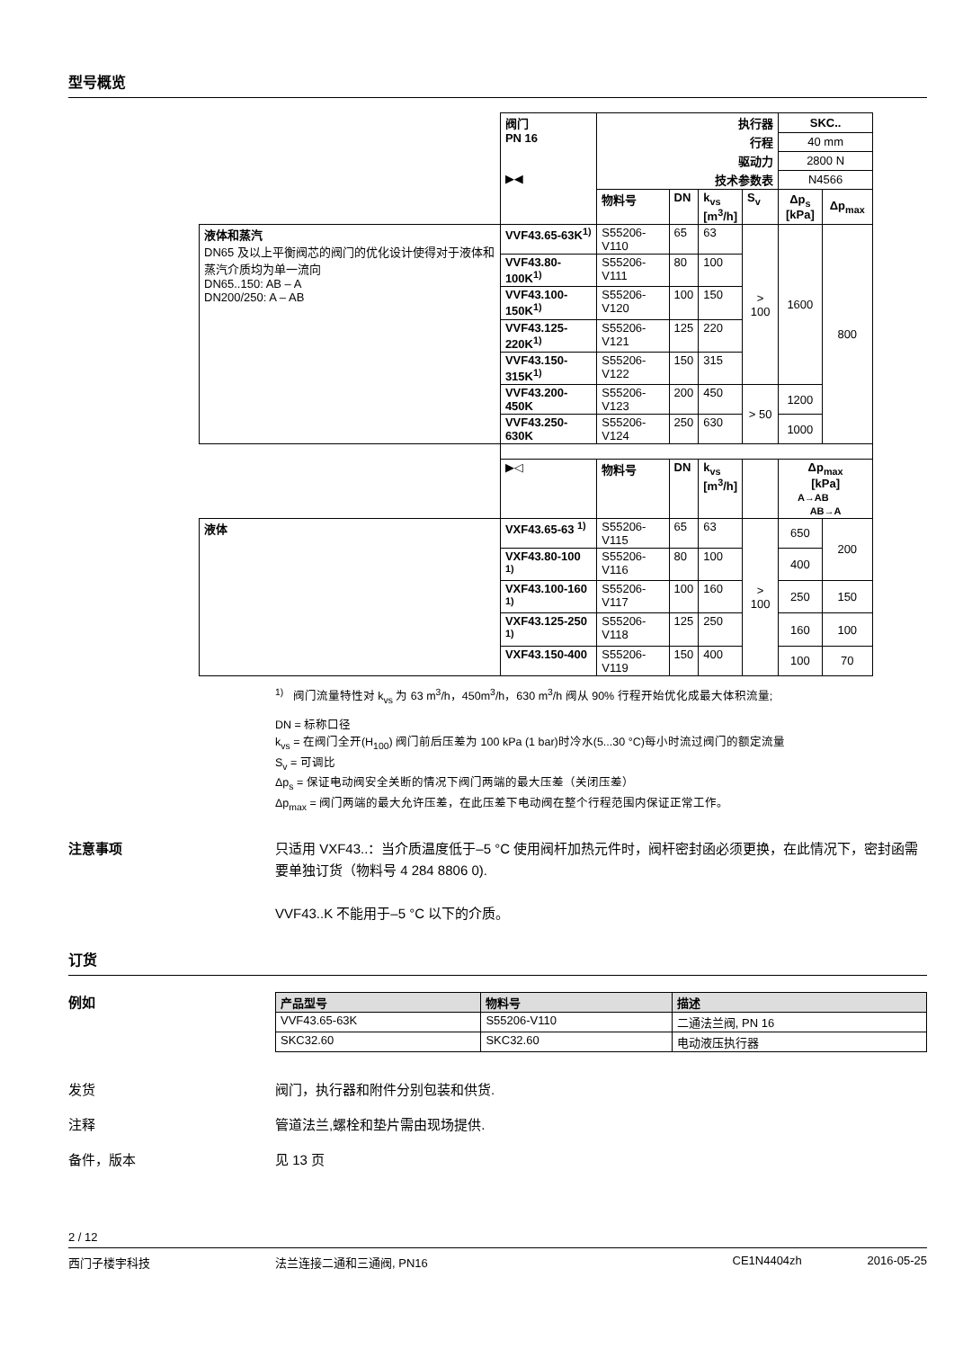型号概览
| | 阀门 PN 16 ▶◀ | 执行器 | | | | SKC.. | |
| | | 行程 | | | | 40 mm | |
| | | 驱动力 | | | | 2800 N | |
| | | 技术参数表 | | | | N4566 | |
| | | 物料号 | DN | k<sub>vs</sub> [m<sup>3</sup>/h] | S<sub>v</sub> | Δp<sub>s</sub> [kPa] | Δp<sub>max</sub> |
| 液体和蒸汽 DN65 及以上平衡阀芯的阀门的优化设计使得对于液体和蒸汽介质均为单一流向 DN65..150: AB – A DN200/250: A – AB | VVF43.65-63K<sup>1)</sup> | S55206-V110 | 65 | 63 | > 100 | 1600 | 800 |
| | VVF43.80-100K<sup>1)</sup> | S55206-V111 | 80 | 100 | | | |
| | VVF43.100-150K<sup>1)</sup> | S55206-V120 | 100 | 150 | | | |
| | VVF43.125-220K<sup>1)</sup> | S55206-V121 | 125 | 220 | | | |
| | VVF43.150-315K<sup>1)</sup> | S55206-V122 | 150 | 315 | | | |
| | VVF43.200-450K | S55206-V123 | 200 | 450 | > 50 | 1200 | |
| | VVF43.250-630K | S55206-V124 | 250 | 630 | | 1000 | |
| | ▶◁ | 物料号 | DN | k<sub>vs</sub> [m<sup>3</sup>/h] | | Δp<sub>max</sub> [kPa] A→AB AB→A | |
| 液体 | VXF43.65-63 <sup>1)</sup> | S55206-V115 | 65 | 63 | > 100 | 650 | 200 |
| | VXF43.80-100 <sup>1)</sup> | S55206-V116 | 80 | 100 | | 400 | |
| | VXF43.100-160 <sup>1)</sup> | S55206-V117 | 100 | 160 | | 250 | 150 |
| | VXF43.125-250 <sup>1)</sup> | S55206-V118 | 125 | 250 | | 160 | 100 |
| | VXF43.150-400 | S55206-V119 | 150 | 400 | | 100 | 70 |
<sup>1)</sup> 阀门流量特性对 k<sub>vs</sub> 为 63 m<sup>3</sup>/h，450m<sup>3</sup>/h，630 m<sup>3</sup>/h 阀从 90% 行程开始优化成最大体积流量;
DN = 标称口径
k<sub>vs</sub> = 在阀门全开(H<sub>100</sub>) 阀门前后压差为 100 kPa (1 bar)时冷水(5...30 °C)每小时流过阀门的额定流量
S<sub>v</sub> = 可调比
Δp<sub>s</sub> = 保证电动阀安全关断的情况下阀门两端的最大压差（关闭压差）
Δp<sub>max</sub> = 阀门两端的最大允许压差，在此压差下电动阀在整个行程范围内保证正常工作。
注意事项
只适用 VXF43..：当介质温度低于–5 °C 使用阀杆加热元件时，阀杆密封函必须更换，在此情况下，密封函需要单独订货（物料号 4 284 8806 0).
VVF43..K 不能用于–5 °C 以下的介质。
订货
例如
| 产品型号 | 物料号 | 描述 |
| --- | --- | --- |
| VVF43.65-63K | S55206-V110 | 二通法兰阀, PN 16 |
| SKC32.60 | SKC32.60 | 电动液压执行器 |
发货 阀门，执行器和附件分别包装和供货.
注释 管道法兰,螺栓和垫片需由现场提供.
备件，版本 见 13 页
2 / 12
西门子楼宇科技 法兰连接二通和三通阀, PN16 CE1N4404zh 2016-05-25